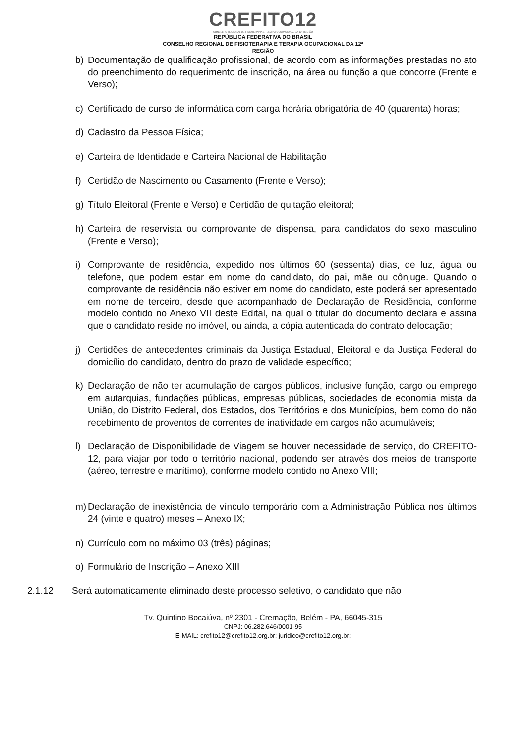CREFITO12
CONSELHO REGIONAL DE FISIOTERAPIA E TERAPIA OCUPACIONAL DA 12ª REGIÃO
REPÚBLICA FEDERATIVA DO BRASIL
CONSELHO REGIONAL DE FISIOTERAPIA E TERAPIA OCUPACIONAL DA 12ª
REGIÃO
b) Documentação de qualificação profissional, de acordo com as informações prestadas no ato do preenchimento do requerimento de inscrição, na área ou função a que concorre (Frente e Verso);
c) Certificado de curso de informática com carga horária obrigatória de 40 (quarenta) horas;
d) Cadastro da Pessoa Física;
e) Carteira de Identidade e Carteira Nacional de Habilitação
f) Certidão de Nascimento ou Casamento (Frente e Verso);
g) Título Eleitoral (Frente e Verso) e Certidão de quitação eleitoral;
h) Carteira de reservista ou comprovante de dispensa, para candidatos do sexo masculino (Frente e Verso);
i) Comprovante de residência, expedido nos últimos 60 (sessenta) dias, de luz, água ou telefone, que podem estar em nome do candidato, do pai, mãe ou cônjuge. Quando o comprovante de residência não estiver em nome do candidato, este poderá ser apresentado em nome de terceiro, desde que acompanhado de Declaração de Residência, conforme modelo contido no Anexo VII deste Edital, na qual o titular do documento declara e assina que o candidato reside no imóvel, ou ainda, a cópia autenticada do contrato delocação;
j) Certidões de antecedentes criminais da Justiça Estadual, Eleitoral e da Justiça Federal do domicílio do candidato, dentro do prazo de validade específico;
k) Declaração de não ter acumulação de cargos públicos, inclusive função, cargo ou emprego em autarquias, fundações públicas, empresas públicas, sociedades de economia mista da União, do Distrito Federal, dos Estados, dos Territórios e dos Municípios, bem como do não recebimento de proventos de correntes de inatividade em cargos não acumuláveis;
l) Declaração de Disponibilidade de Viagem se houver necessidade de serviço, do CREFITO-12, para viajar por todo o território nacional, podendo ser através dos meios de transporte (aéreo, terrestre e marítimo), conforme modelo contido no Anexo VIII;
m) Declaração de inexistência de vínculo temporário com a Administração Pública nos últimos 24 (vinte e quatro) meses – Anexo IX;
n) Currículo com no máximo 03 (três) páginas;
o) Formulário de Inscrição – Anexo XIII
2.1.12 Será automaticamente eliminado deste processo seletivo, o candidato que não
Tv. Quintino Bocaiúva, nº 2301 - Cremação, Belém - PA, 66045-315
CNPJ: 06.282.646/0001-95
E-MAIL: crefito12@crefito12.org.br; juridico@crefito12.org.br;